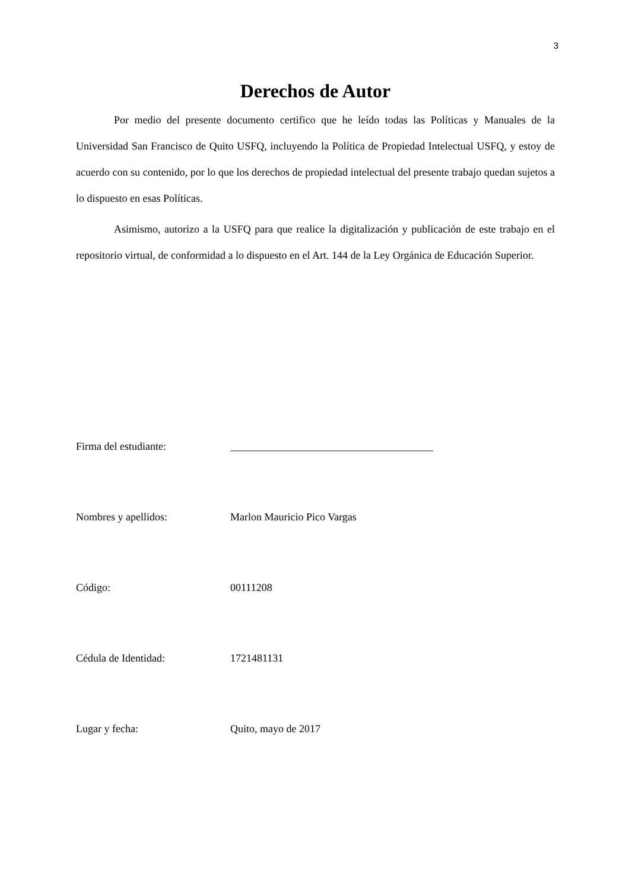3
Derechos de Autor
Por medio del presente documento certifico que he leído todas las Políticas y Manuales de la Universidad San Francisco de Quito USFQ, incluyendo la Política de Propiedad Intelectual USFQ, y estoy de acuerdo con su contenido, por lo que los derechos de propiedad intelectual del presente trabajo quedan sujetos a lo dispuesto en esas Políticas.
Asimismo, autorizo a la USFQ para que realice la digitalización y publicación de este trabajo en el repositorio virtual, de conformidad a lo dispuesto en el Art. 144 de la Ley Orgánica de Educación Superior.
Firma del estudiante: ______________________________________
Nombres y apellidos: Marlon Mauricio Pico Vargas
Código: 00111208
Cédula de Identidad: 1721481131
Lugar y fecha: Quito, mayo de 2017